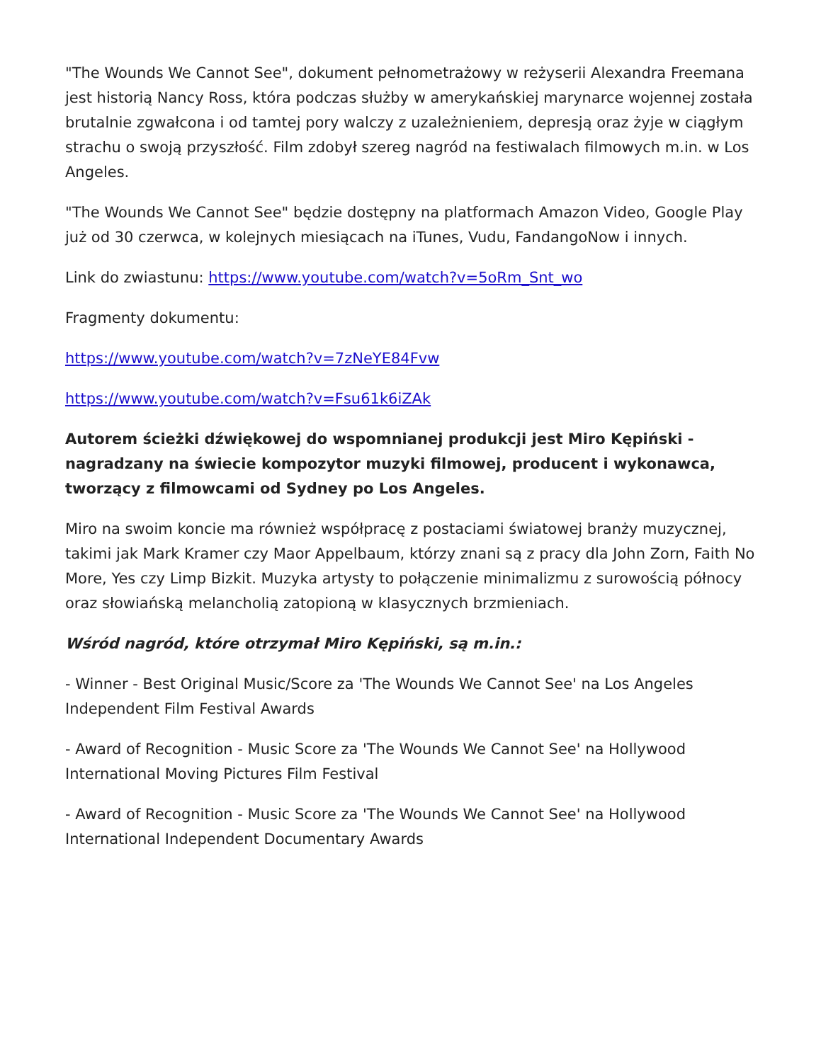"The Wounds We Cannot See", dokument pełnometrażowy w reżyserii Alexandra Freemana jest historią Nancy Ross, która podczas służby w amerykańskiej marynarce wojennej została brutalnie zgwałcona i od tamtej pory walczy z uzależnieniem, depresją oraz żyje w ciągłym strachu o swoją przyszłość. Film zdobył szereg nagród na festiwalach filmowych m.in. w Los Angeles.
"The Wounds We Cannot See" będzie dostępny na platformach Amazon Video, Google Play już od 30 czerwca, w kolejnych miesiącach na iTunes, Vudu, FandangoNow i innych.
Link do zwiastunu: https://www.youtube.com/watch?v=5oRm_Snt_wo
Fragmenty dokumentu:
https://www.youtube.com/watch?v=7zNeYE84Fvw
https://www.youtube.com/watch?v=Fsu61k6iZAk
Autorem ścieżki dźwiękowej do wspomnianej produkcji jest Miro Kępiński - nagradzany na świecie kompozytor muzyki filmowej, producent i wykonawca, tworzący z filmowcami od Sydney po Los Angeles.
Miro na swoim koncie ma również współpracę z postaciami światowej branży muzycznej, takimi jak Mark Kramer czy Maor Appelbaum, którzy znani są z pracy dla John Zorn, Faith No More, Yes czy Limp Bizkit. Muzyka artysty to połączenie minimalizmu z surowością północy oraz słowiańską melancholią zatopioną w klasycznych brzmieniach.
Wśród nagród, które otrzymał Miro Kępiński, są m.in.:
- Winner - Best Original Music/Score za 'The Wounds We Cannot See' na Los Angeles Independent Film Festival Awards
- Award of Recognition - Music Score za 'The Wounds We Cannot See' na Hollywood International Moving Pictures Film Festival
- Award of Recognition - Music Score za 'The Wounds We Cannot See' na Hollywood International Independent Documentary Awards